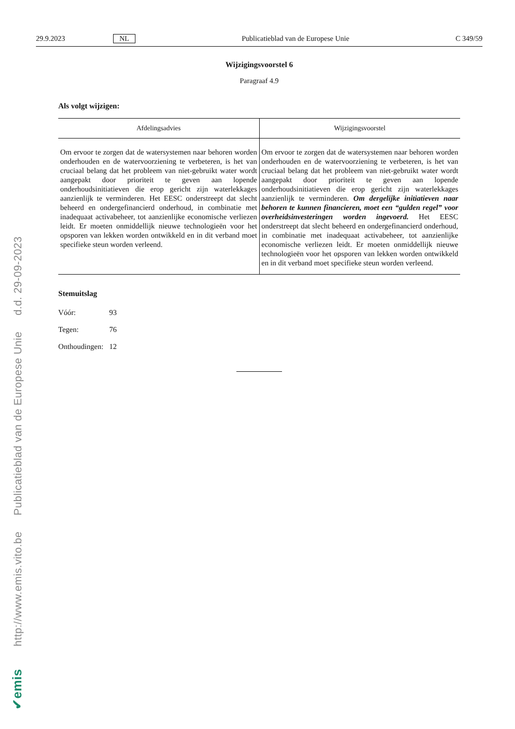✔emis http://www.emis.vito.be Publicatieblad van de Europese Unie d.d. 29-09-2023
29.9.2023 NL Publicatieblad van de Europese Unie C 349/59
Wijzigingsvoorstel 6
Paragraaf 4.9
Als volgt wijzigen:
| Afdelingsadvies | Wijzigingsvoorstel |
| --- | --- |
| Om ervoor te zorgen dat de watersystemen naar behoren worden onderhouden en de watervoorziening te verbeteren, is het van cruciaal belang dat het probleem van niet-gebruikt water wordt aangepakt door prioriteit te geven aan lopende onderhoudsinitiatieven die erop gericht zijn waterlekkages aanzienlijk te verminderen. Het EESC onderstreept dat slecht beheerd en ondergefinancierd onderhoud, in combinatie met inadequaat activabeheer, tot aanzienlijke economische verliezen leidt. Er moeten onmiddellijk nieuwe technologieën voor het opsporen van lekken worden ontwikkeld en in dit verband moet specifieke steun worden verleend. | Om ervoor te zorgen dat de watersystemen naar behoren worden onderhouden en de watervoorziening te verbeteren, is het van cruciaal belang dat het probleem van niet-gebruikt water wordt aangepakt door prioriteit te geven aan lopende onderhoudsinitiatieven die erop gericht zijn waterlekkages aanzienlijk te verminderen. Om dergelijke initiatieven naar behoren te kunnen financieren, moet een “gulden regel” voor overheidsinvesteringen worden ingevoerd. Het EESC onderstreept dat slecht beheerd en ondergefinancierd onderhoud, in combinatie met inadequaat activabeheer, tot aanzienlijke economische verliezen leidt. Er moeten onmiddellijk nieuwe technologieën voor het opsporen van lekken worden ontwikkeld en in dit verband moet specifieke steun worden verleend. |
Stemuitslag
| Vóór: | 93 |
| Tegen: | 76 |
| Onthoudingen: | 12 |